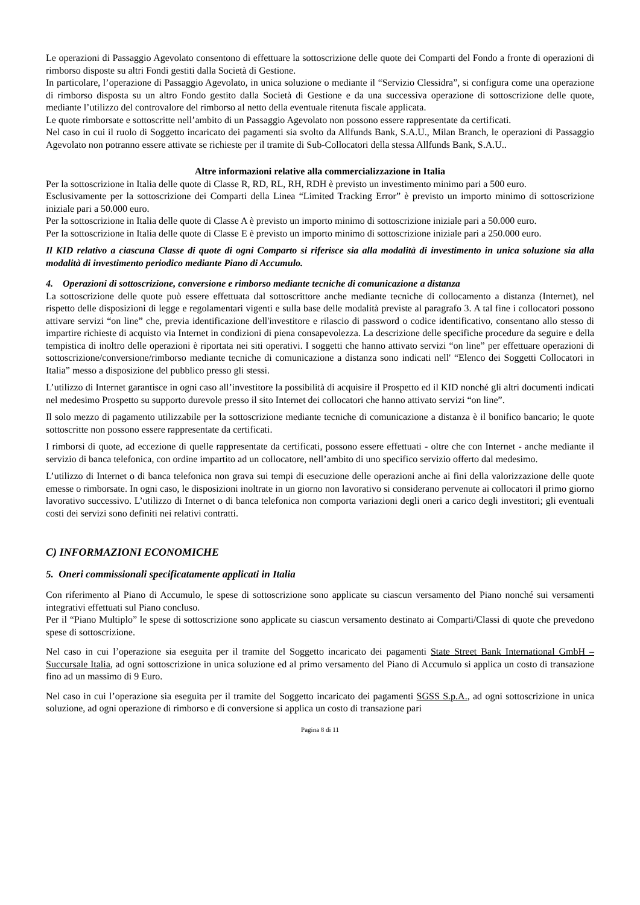Le operazioni di Passaggio Agevolato consentono di effettuare la sottoscrizione delle quote dei Comparti del Fondo a fronte di operazioni di rimborso disposte su altri Fondi gestiti dalla Società di Gestione.
In particolare, l’operazione di Passaggio Agevolato, in unica soluzione o mediante il “Servizio Clessidra”, si configura come una operazione di rimborso disposta su un altro Fondo gestito dalla Società di Gestione e da una successiva operazione di sottoscrizione delle quote, mediante l’utilizzo del controvalore del rimborso al netto della eventuale ritenuta fiscale applicata.
Le quote rimborsate e sottoscritte nell’ambito di un Passaggio Agevolato non possono essere rappresentate da certificati.
Nel caso in cui il ruolo di Soggetto incaricato dei pagamenti sia svolto da Allfunds Bank, S.A.U., Milan Branch, le operazioni di Passaggio Agevolato non potranno essere attivate se richieste per il tramite di Sub-Collocatori della stessa Allfunds Bank, S.A.U..
Altre informazioni relative alla commercializzazione in Italia
Per la sottoscrizione in Italia delle quote di Classe R, RD, RL, RH, RDH è previsto un investimento minimo pari a 500 euro.
Esclusivamente per la sottoscrizione dei Comparti della Linea “Limited Tracking Error” è previsto un importo minimo di sottoscrizione iniziale pari a 50.000 euro.
Per la sottoscrizione in Italia delle quote di Classe A è previsto un importo minimo di sottoscrizione iniziale pari a 50.000 euro.
Per la sottoscrizione in Italia delle quote di Classe E è previsto un importo minimo di sottoscrizione iniziale pari a 250.000 euro.
Il KID relativo a ciascuna Classe di quote di ogni Comparto si riferisce sia alla modalità di investimento in unica soluzione sia alla modalità di investimento periodico mediante Piano di Accumulo.
4. Operazioni di sottoscrizione, conversione e rimborso mediante tecniche di comunicazione a distanza
La sottoscrizione delle quote può essere effettuata dal sottoscrittore anche mediante tecniche di collocamento a distanza (Internet), nel rispetto delle disposizioni di legge e regolamentari vigenti e sulla base delle modalità previste al paragrafo 3. A tal fine i collocatori possono attivare servizi “on line” che, previa identificazione dell'investitore e rilascio di password o codice identificativo, consentano allo stesso di impartire richieste di acquisto via Internet in condizioni di piena consapevolezza. La descrizione delle specifiche procedure da seguire e della tempistica di inoltro delle operazioni è riportata nei siti operativi. I soggetti che hanno attivato servizi “on line” per effettuare operazioni di sottoscrizione/conversione/rimborso mediante tecniche di comunicazione a distanza sono indicati nell' “Elenco dei Soggetti Collocatori in Italia” messo a disposizione del pubblico presso gli stessi.
L’utilizzo di Internet garantisce in ogni caso all’investitore la possibilità di acquisire il Prospetto ed il KID nonché gli altri documenti indicati nel medesimo Prospetto su supporto durevole presso il sito Internet dei collocatori che hanno attivato servizi “on line”.
Il solo mezzo di pagamento utilizzabile per la sottoscrizione mediante tecniche di comunicazione a distanza è il bonifico bancario; le quote sottoscritte non possono essere rappresentate da certificati.
I rimborsi di quote, ad eccezione di quelle rappresentate da certificati, possono essere effettuati - oltre che con Internet - anche mediante il servizio di banca telefonica, con ordine impartito ad un collocatore, nell’ambito di uno specifico servizio offerto dal medesimo.
L’utilizzo di Internet o di banca telefonica non grava sui tempi di esecuzione delle operazioni anche ai fini della valorizzazione delle quote emesse o rimborsate. In ogni caso, le disposizioni inoltrate in un giorno non lavorativo si considerano pervenute ai collocatori il primo giorno lavorativo successivo. L’utilizzo di Internet o di banca telefonica non comporta variazioni degli oneri a carico degli investitori; gli eventuali costi dei servizi sono definiti nei relativi contratti.
C) INFORMAZIONI ECONOMICHE
5. Oneri commissionali specificatamente applicati in Italia
Con riferimento al Piano di Accumulo, le spese di sottoscrizione sono applicate su ciascun versamento del Piano nonché sui versamenti integrativi effettuati sul Piano concluso.
Per il “Piano Multiplo” le spese di sottoscrizione sono applicate su ciascun versamento destinato ai Comparti/Classi di quote che prevedono spese di sottoscrizione.
Nel caso in cui l’operazione sia eseguita per il tramite del Soggetto incaricato dei pagamenti State Street Bank International GmbH – Succursale Italia, ad ogni sottoscrizione in unica soluzione ed al primo versamento del Piano di Accumulo si applica un costo di transazione fino ad un massimo di 9 Euro.
Nel caso in cui l’operazione sia eseguita per il tramite del Soggetto incaricato dei pagamenti SGSS S.p.A., ad ogni sottoscrizione in unica soluzione, ad ogni operazione di rimborso e di conversione si applica un costo di transazione pari
Pagina 8 di 11